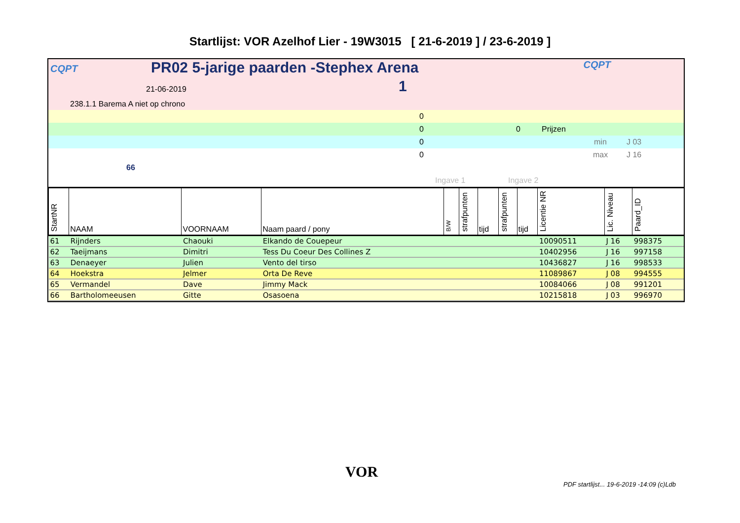Startlijst: VOR Azelhof Lier - 19W3015 [ 21-6-2019 ] / 23-6-2019 ]
CQPT PR02 5-jarige paarden -Stephex Arena CQPT
21-06-2019 1
238.1.1 Barema A niet op chrono
0
0 0 Prijzen
0 min J 03
0 max J 16
66
Ingave 1 Ingave 2
| StartNR | NAAM | VOORNAAM | Naam paard / pony | B/W | strafpunten | tijd | strafpunten | tijd | Licentie NR | Lic. Niveau | Paard_ID |
| --- | --- | --- | --- | --- | --- | --- | --- | --- | --- | --- | --- |
| 61 | Rijnders | Chaouki | Elkando de Couepeur | | | | | | 10090511 | J 16 | 998375 |
| 62 | Taeijmans | Dimitri | Tess Du Coeur Des Collines Z | | | | | | 10402956 | J 16 | 997158 |
| 63 | Denaeyer | Julien | Vento del tirso | | | | | | 10436827 | J 16 | 998533 |
| 64 | Hoekstra | Jelmer | Orta De Reve | | | | | | 11089867 | J 08 | 994555 |
| 65 | Vermandel | Dave | Jimmy Mack | | | | | | 10084066 | J 08 | 991201 |
| 66 | Bartholomeeusen | Gitte | Osasoena | | | | | | 10215818 | J 03 | 996970 |
VOR
PDF startlijst... 19-6-2019 -14:09 (c)Ldb